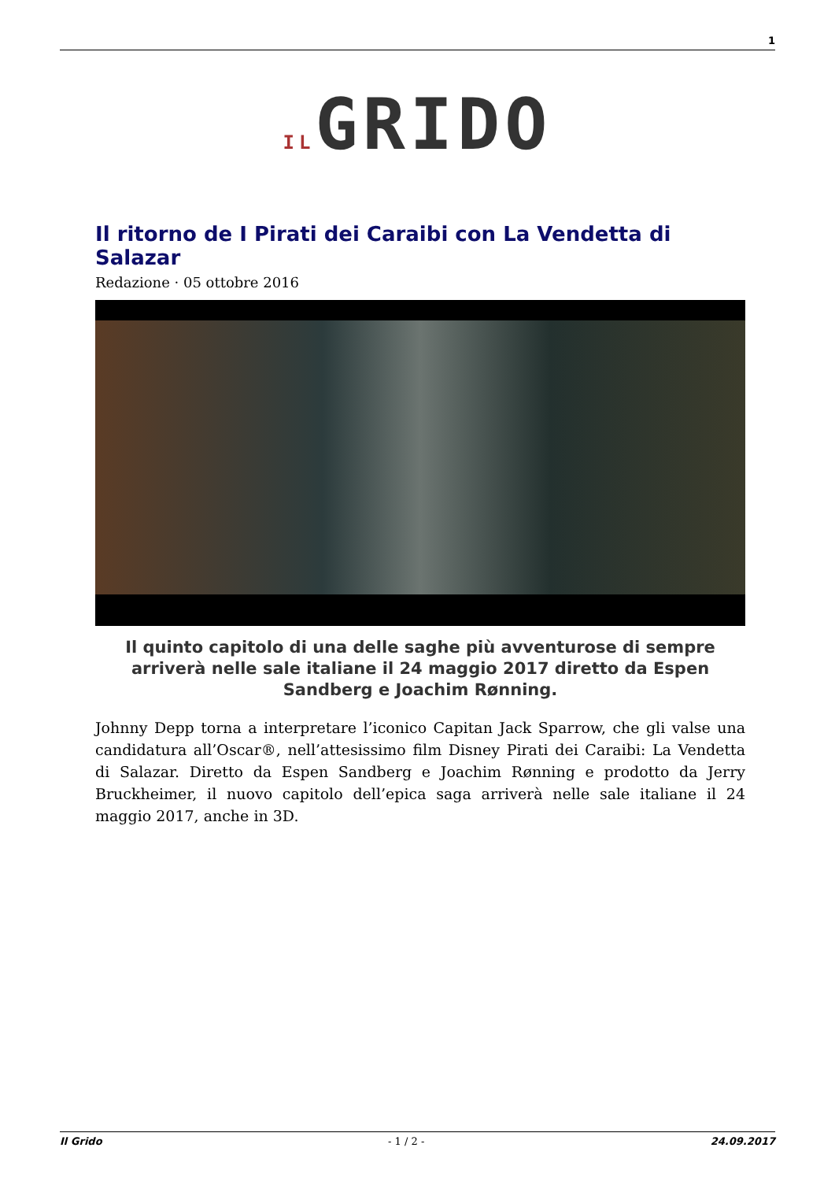1
ILGRIDO
Il ritorno de I Pirati dei Caraibi con La Vendetta di Salazar
Redazione · 05 ottobre 2016
Il quinto capitolo di una delle saghe più avventurose di sempre arriverà nelle sale italiane il 24 maggio 2017 diretto da Espen Sandberg e Joachim Rønning.
Johnny Depp torna a interpretare l’iconico Capitan Jack Sparrow, che gli valse una candidatura all’Oscar®, nell’attesissimo film Disney Pirati dei Caraibi: La Vendetta di Salazar. Diretto da Espen Sandberg e Joachim Rønning e prodotto da Jerry Bruckheimer, il nuovo capitolo dell’epica saga arriverà nelle sale italiane il 24 maggio 2017, anche in 3D.
Il Grido - 1 / 2 - 24.09.2017